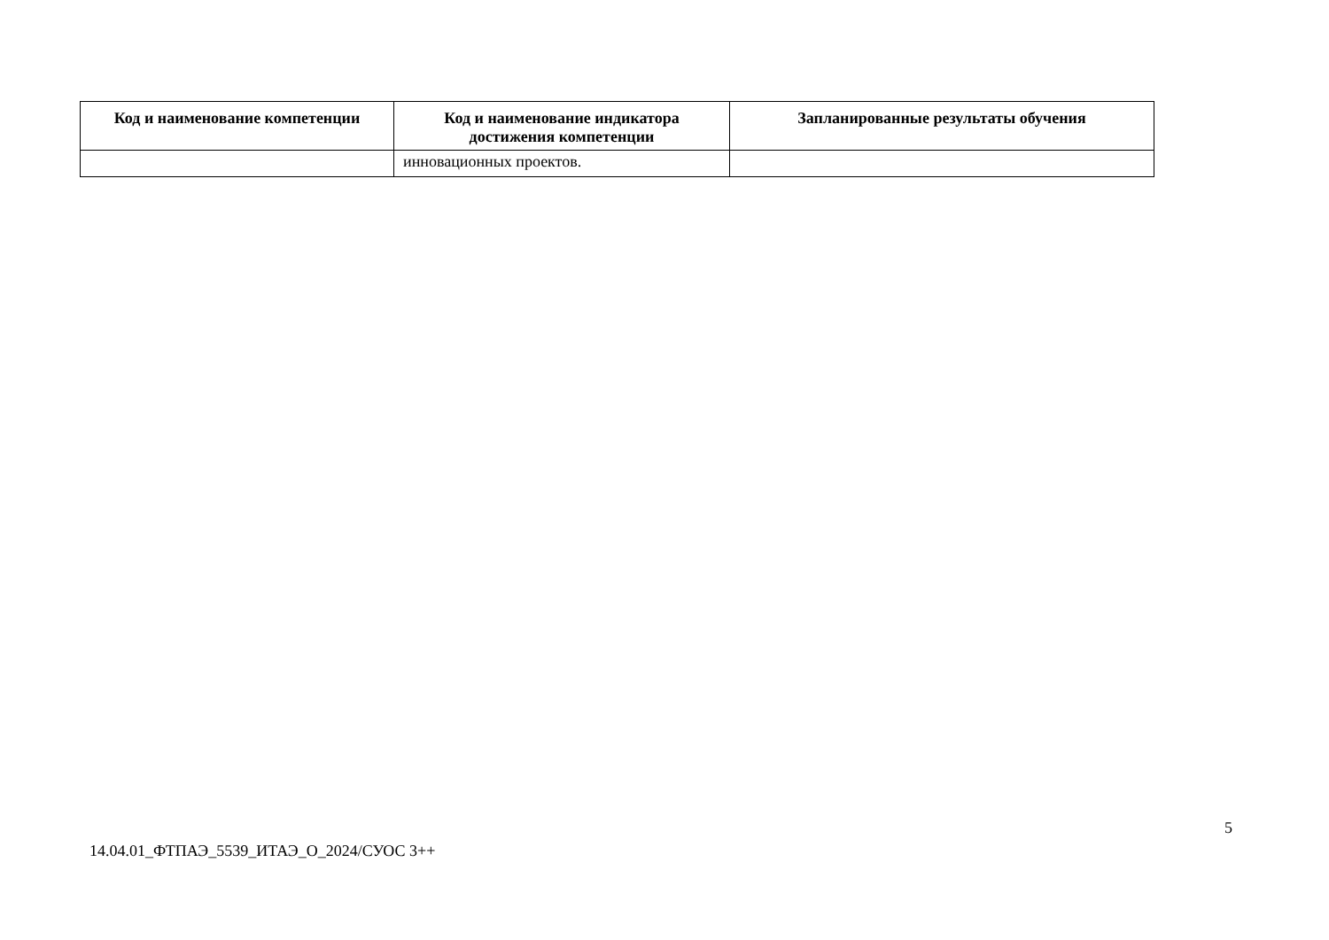| Код и наименование компетенции | Код и наименование индикатора достижения компетенции | Запланированные результаты обучения |
| --- | --- | --- |
| | инновационных проектов. | |
5
14.04.01_ФТПАЭ_5539_ИТАЭ_О_2024/СУОС 3++